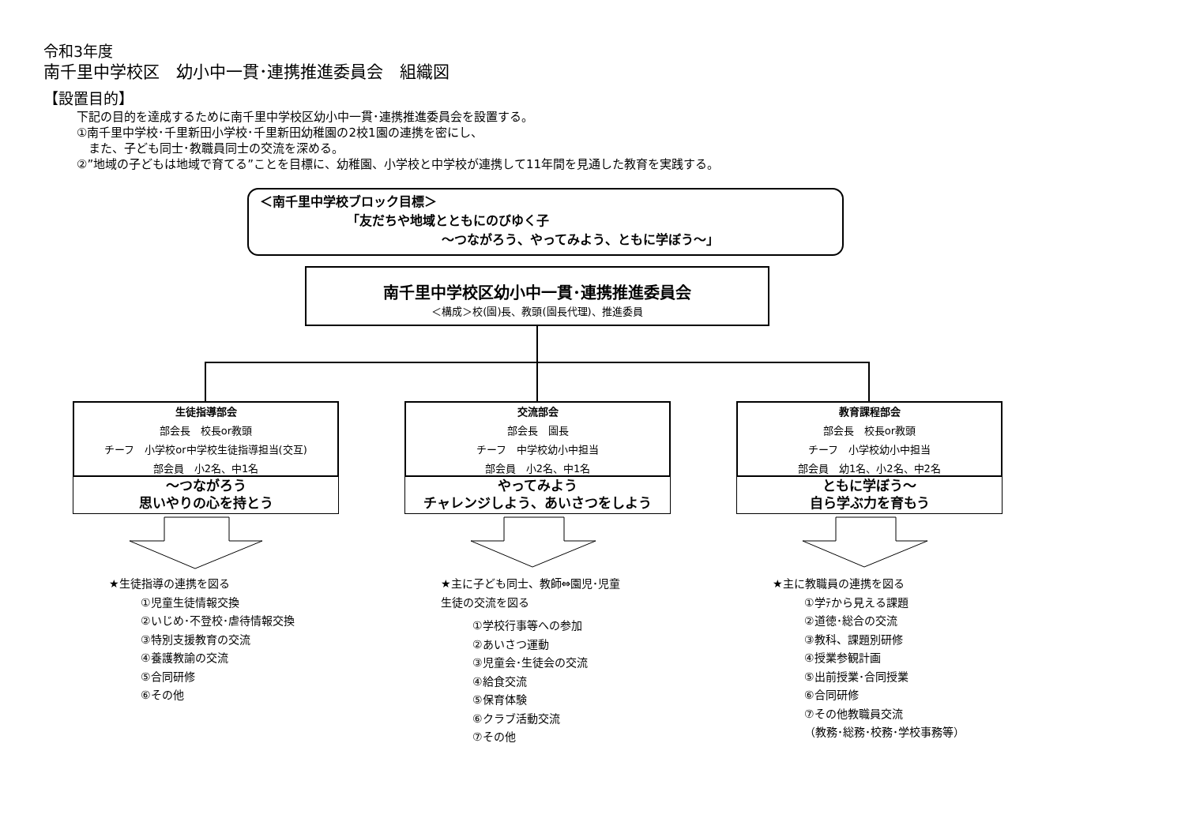令和3年度
南千里中学校区　幼小中一貫･連携推進委員会　組織図
【設置目的】
下記の目的を達成するために南千里中学校区幼小中一貫･連携推進委員会を設置する。
①南千里中学校･千里新田小学校･千里新田幼稚園の2校1園の連携を密にし、
　また、子ども同士･教職員同士の交流を深める。
②”地域の子どもは地域で育てる”ことを目標に、幼稚園、小学校と中学校が連携して11年間を見通した教育を実践する。
＜南千里中学校ブロック目標＞
「友だちや地域とともにのびゆく子
～つながろう、やってみよう、ともに学ぼう～」
南千里中学校区幼小中一貫･連携推進委員会
＜構成＞校(園)長、教頭(園長代理)、推進委員
生徒指導部会
部会長　校長or教頭
チーフ　小学校or中学校生徒指導担当(交互)
部会員　小2名、中1名
～つながろう
思いやりの心を持とう
交流部会
部会長　園長
チーフ　中学校幼小中担当
部会員　小2名、中1名
やってみよう
チャレンジしよう、あいさつをしよう
教育課程部会
部会長　校長or教頭
チーフ　小学校幼小中担当
部会員　幼1名、小2名、中2名
ともに学ぼう～
自ら学ぶ力を育もう
★生徒指導の連携を図る
①児童生徒情報交換
②いじめ･不登校･虐待情報交換
③特別支援教育の交流
④養護教諭の交流
⑤合同研修
⑥その他
★主に子ども同士、教師⇔園児･児童
生徒の交流を図る
①学校行事等への参加
②あいさつ運動
③児童会･生徒会の交流
④給食交流
⑤保育体験
⑥クラブ活動交流
⑦その他
★主に教職員の連携を図る
①学ﾃから見える課題
②道徳･総合の交流
③教科、課題別研修
④授業参観計画
⑤出前授業･合同授業
⑥合同研修
⑦その他教職員交流
（教務･総務･校務･学校事務等）